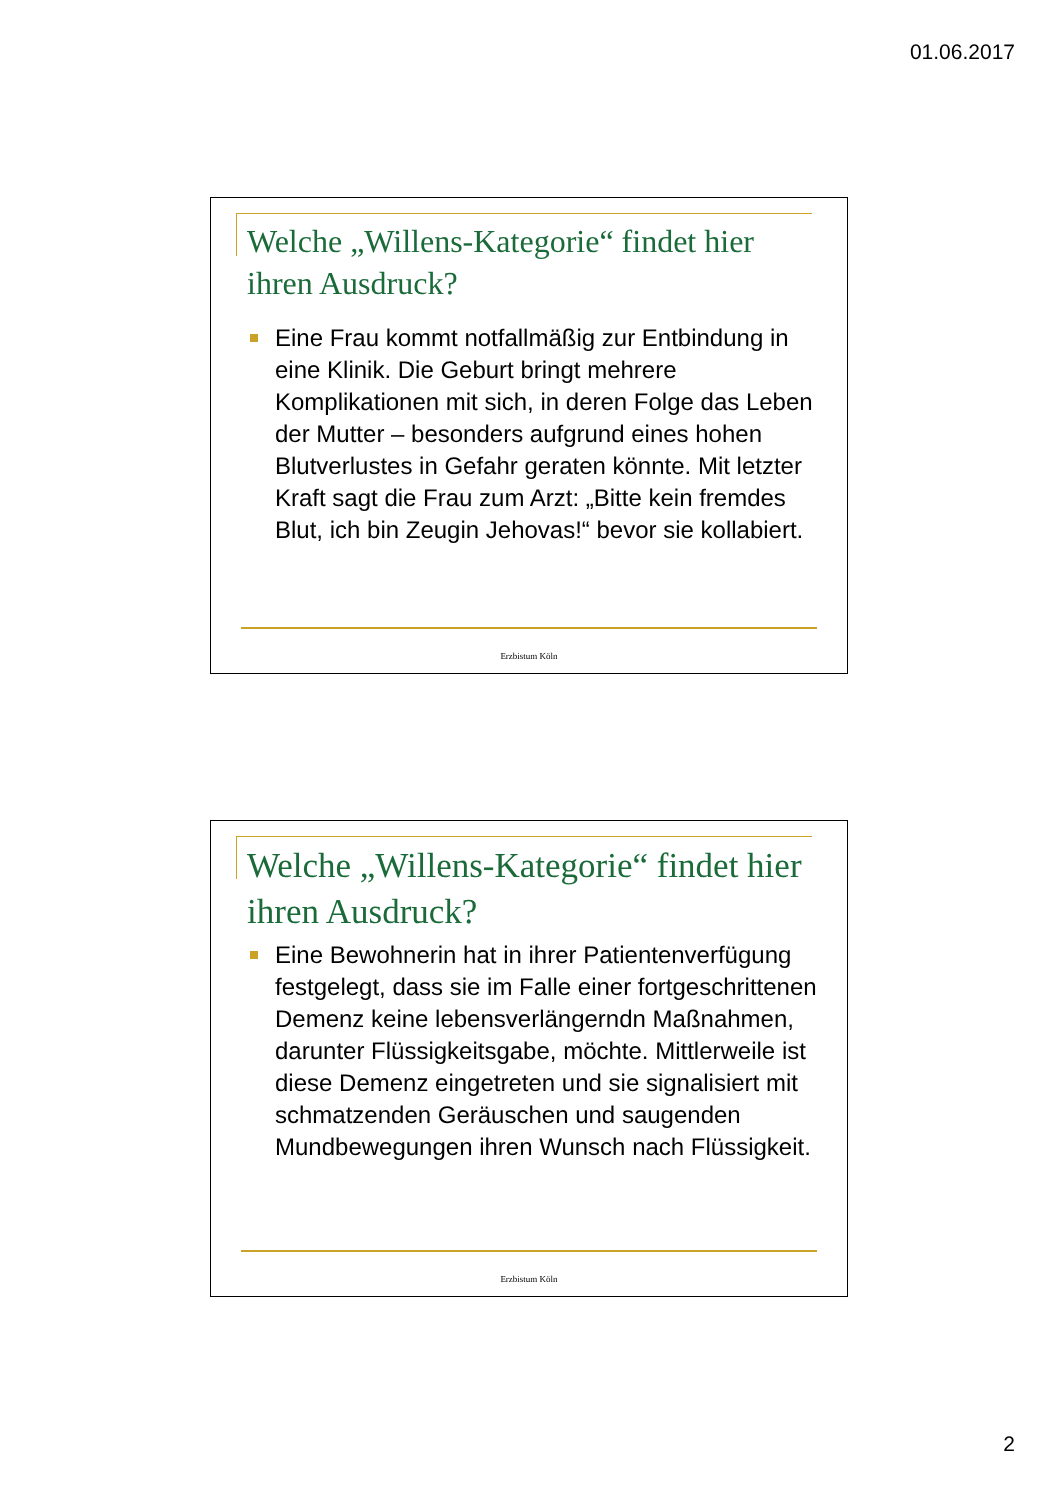01.06.2017
Welche „Willens-Kategorie“ findet hier ihren Ausdruck?
Eine Frau kommt notfallmäßig zur Entbindung in eine Klinik. Die Geburt bringt mehrere Komplikationen mit sich, in deren Folge das Leben der Mutter – besonders aufgrund eines hohen Blutverlustes in Gefahr geraten könnte. Mit letzter Kraft sagt die Frau zum Arzt: „Bitte kein fremdes Blut, ich bin Zeugin Jehovas!“ bevor sie kollabiert.
Erzbistum Köln
Welche „Willens-Kategorie“ findet hier ihren Ausdruck?
Eine Bewohnerin hat in ihrer Patientenverfügung festgelegt, dass sie im Falle einer fortgeschrittenen Demenz keine lebensverlängerndn Maßnahmen, darunter Flüssigkeitsgabe, möchte. Mittlerweile ist diese Demenz eingetreten und sie signalisiert mit schmatzenden Geräuschen und saugenden Mundbewegungen ihren Wunsch nach Flüssigkeit.
Erzbistum Köln
2